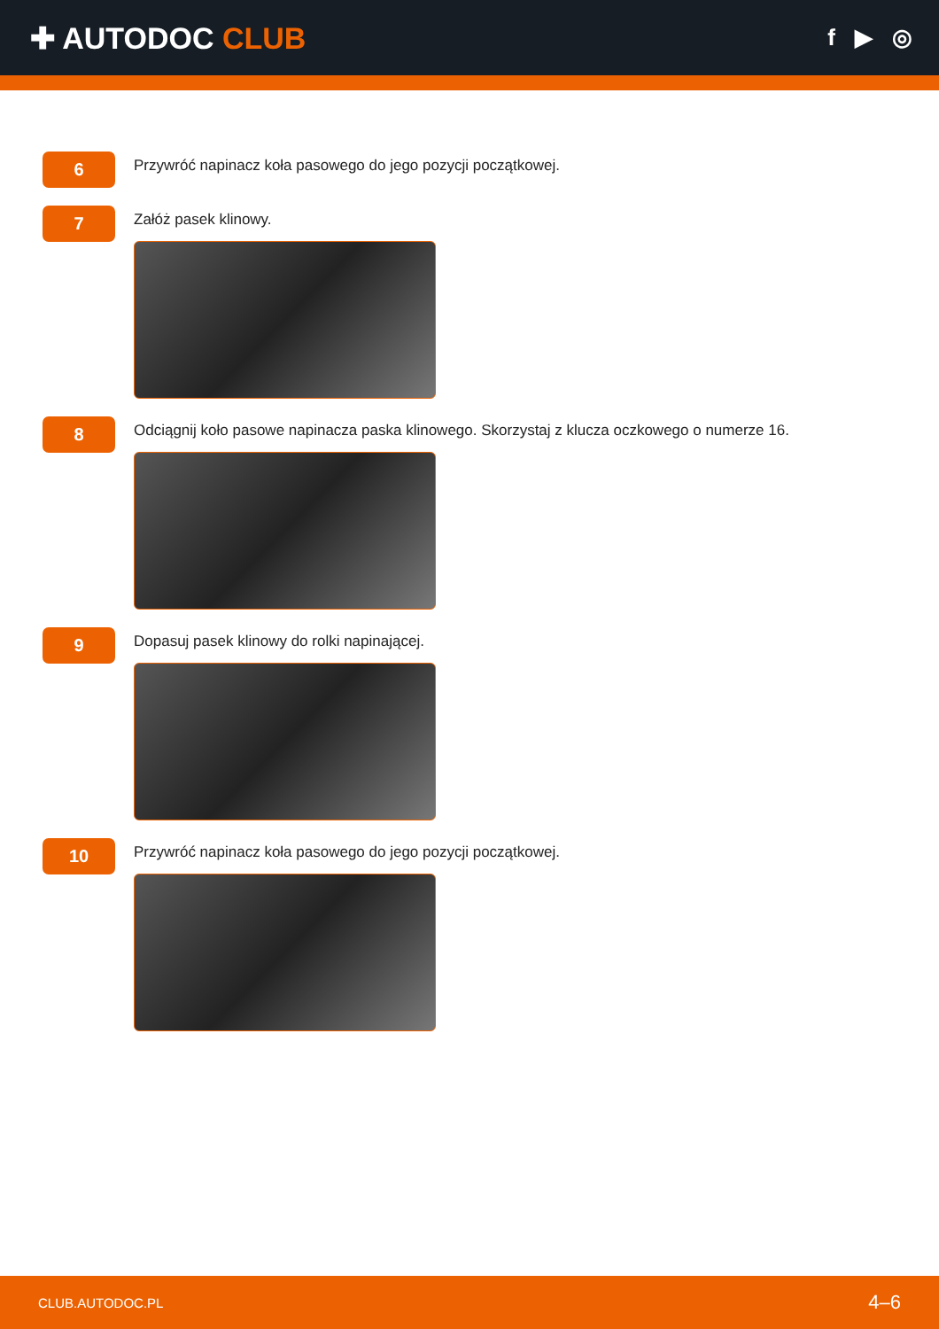✚ AUTODOC CLUB
f ▶ ◎
6
Przywróć napinacz koła pasowego do jego pozycji początkowej.
7
Załóż pasek klinowy.
8
Odciągnij koło pasowe napinacza paska klinowego. Skorzystaj z klucza oczkowego o numerze 16.
9
Dopasuj pasek klinowy do rolki napinającej.
10
Przywróć napinacz koła pasowego do jego pozycji początkowej.
CLUB.AUTODOC.PL 4–6